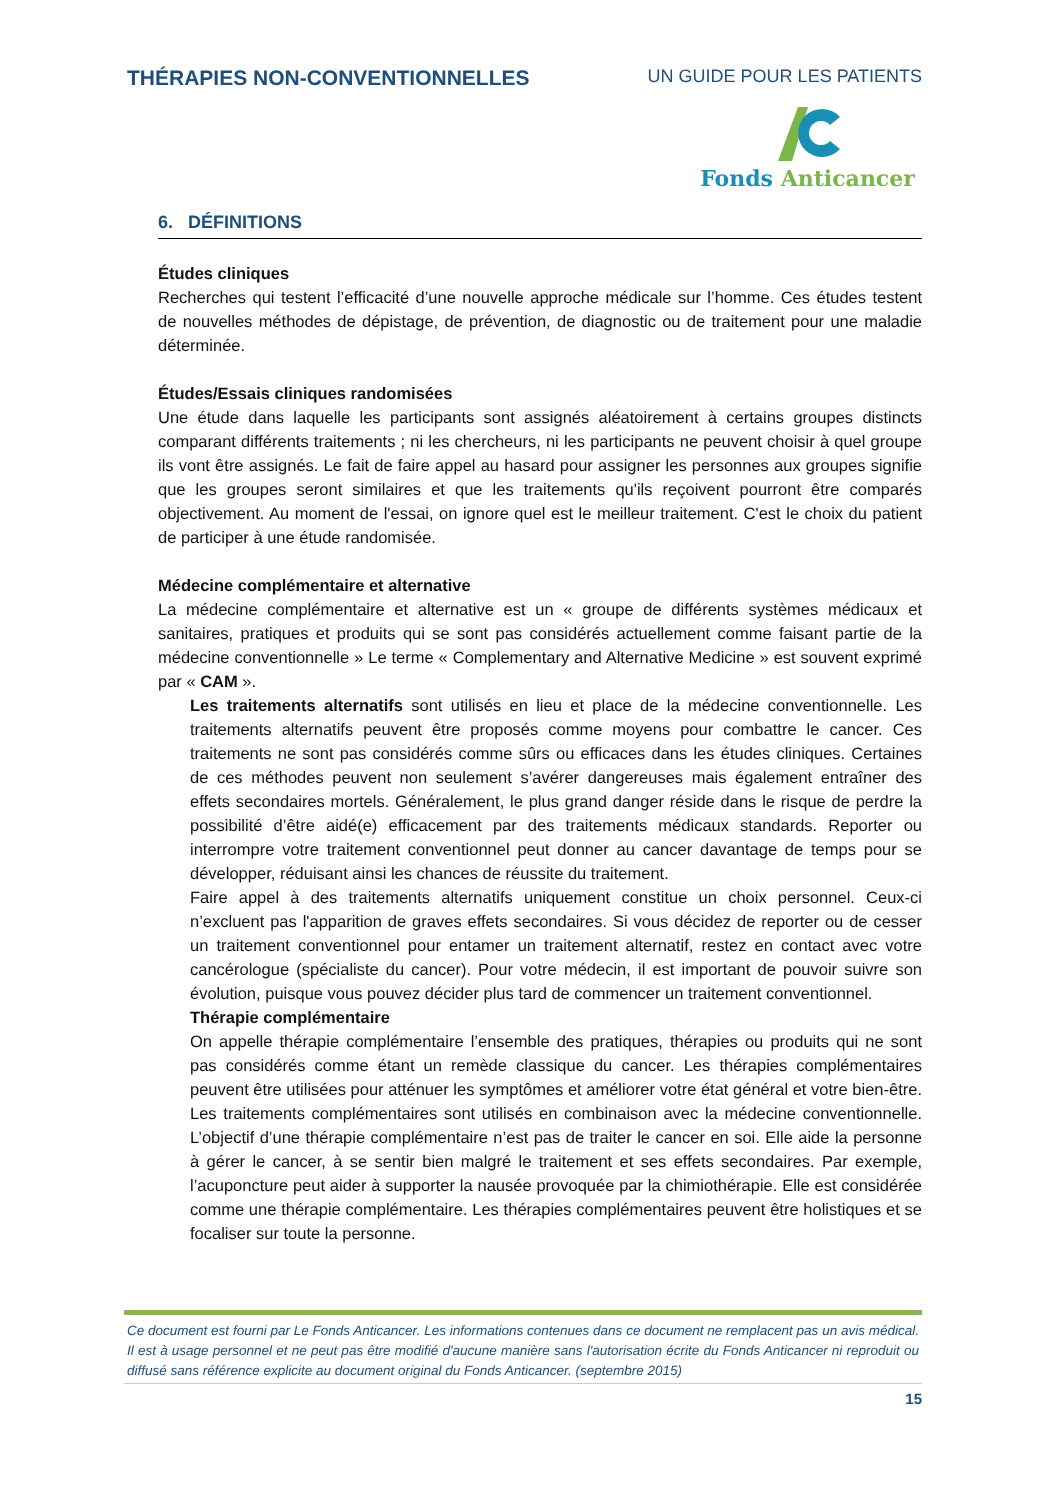THÉRAPIES NON-CONVENTIONNELLES
UN GUIDE POUR LES PATIENTS
Fonds Anticancer
6. DÉFINITIONS
Études cliniques
Recherches qui testent l’efficacité d’une nouvelle approche médicale sur l’homme. Ces études testent de nouvelles méthodes de dépistage, de prévention, de diagnostic ou de traitement pour une maladie déterminée.
Études/Essais cliniques randomisées
Une étude dans laquelle les participants sont assignés aléatoirement à certains groupes distincts comparant différents traitements ; ni les chercheurs, ni les participants ne peuvent choisir à quel groupe ils vont être assignés. Le fait de faire appel au hasard pour assigner les personnes aux groupes signifie que les groupes seront similaires et que les traitements qu'ils reçoivent pourront être comparés objectivement. Au moment de l'essai, on ignore quel est le meilleur traitement. C'est le choix du patient de participer à une étude randomisée.
Médecine complémentaire et alternative
La médecine complémentaire et alternative est un « groupe de différents systèmes médicaux et sanitaires, pratiques et produits qui se sont pas considérés actuellement comme faisant partie de la médecine conventionnelle » Le terme « Complementary and Alternative Medicine » est souvent exprimé par « CAM ».
Les traitements alternatifs sont utilisés en lieu et place de la médecine conventionnelle. Les traitements alternatifs peuvent être proposés comme moyens pour combattre le cancer. Ces traitements ne sont pas considérés comme sûrs ou efficaces dans les études cliniques. Certaines de ces méthodes peuvent non seulement s’avérer dangereuses mais également entraîner des effets secondaires mortels. Généralement, le plus grand danger réside dans le risque de perdre la possibilité d’être aidé(e) efficacement par des traitements médicaux standards. Reporter ou interrompre votre traitement conventionnel peut donner au cancer davantage de temps pour se développer, réduisant ainsi les chances de réussite du traitement.
Faire appel à des traitements alternatifs uniquement constitue un choix personnel. Ceux-ci n’excluent pas l'apparition de graves effets secondaires. Si vous décidez de reporter ou de cesser un traitement conventionnel pour entamer un traitement alternatif, restez en contact avec votre cancérologue (spécialiste du cancer). Pour votre médecin, il est important de pouvoir suivre son évolution, puisque vous pouvez décider plus tard de commencer un traitement conventionnel.
Thérapie complémentaire
On appelle thérapie complémentaire l’ensemble des pratiques, thérapies ou produits qui ne sont pas considérés comme étant un remède classique du cancer. Les thérapies complémentaires peuvent être utilisées pour atténuer les symptômes et améliorer votre état général et votre bien-être. Les traitements complémentaires sont utilisés en combinaison avec la médecine conventionnelle. L’objectif d’une thérapie complémentaire n’est pas de traiter le cancer en soi. Elle aide la personne à gérer le cancer, à se sentir bien malgré le traitement et ses effets secondaires. Par exemple, l’acuponcture peut aider à supporter la nausée provoquée par la chimiothérapie. Elle est considérée comme une thérapie complémentaire. Les thérapies complémentaires peuvent être holistiques et se focaliser sur toute la personne.
Ce document est fourni par Le Fonds Anticancer. Les informations contenues dans ce document ne remplacent pas un avis médical. Il est à usage personnel et ne peut pas être modifié d'aucune manière sans l'autorisation écrite du Fonds Anticancer ni reproduit ou diffusé sans référence explicite au document original du Fonds Anticancer. (septembre 2015)
15